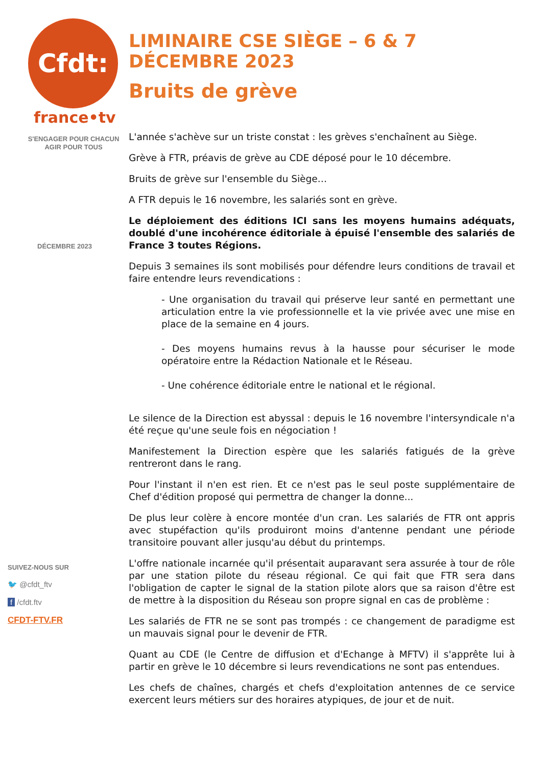Cfdt:
france•tv
S'ENGAGER POUR CHACUN
AGIR POUR TOUS
DÉCEMBRE 2023
SUIVEZ-NOUS SUR
🐦 @cfdt_ftv
f /cfdt.ftv
CFDT-FTV.FR
LIMINAIRE CSE SIÈGE – 6 & 7 DÉCEMBRE 2023
Bruits de grève
L'année s'achève sur un triste constat : les grèves s'enchaînent au Siège.
Grève à FTR, préavis de grève au CDE déposé pour le 10 décembre.
Bruits de grève sur l'ensemble du Siège…
A FTR depuis le 16 novembre, les salariés sont en grève.
Le déploiement des éditions ICI sans les moyens humains adéquats, doublé d'une incohérence éditoriale à épuisé l'ensemble des salariés de France 3 toutes Régions.
Depuis 3 semaines ils sont mobilisés pour défendre leurs conditions de travail et faire entendre leurs revendications :
- Une organisation du travail qui préserve leur santé en permettant une articulation entre la vie professionnelle et la vie privée avec une mise en place de la semaine en 4 jours.
- Des moyens humains revus à la hausse pour sécuriser le mode opératoire entre la Rédaction Nationale et le Réseau.
- Une cohérence éditoriale entre le national et le régional.
Le silence de la Direction est abyssal : depuis le 16 novembre l'intersyndicale n'a été reçue qu'une seule fois en négociation !
Manifestement la Direction espère que les salariés fatigués de la grève rentreront dans le rang.
Pour l'instant il n'en est rien. Et ce n'est pas le seul poste supplémentaire de Chef d'édition proposé qui permettra de changer la donne...
De plus leur colère à encore montée d'un cran. Les salariés de FTR ont appris avec stupéfaction qu'ils produiront moins d'antenne pendant une période transitoire pouvant aller jusqu'au début du printemps.
L'offre nationale incarnée qu'il présentait auparavant sera assurée à tour de rôle par une station pilote du réseau régional. Ce qui fait que FTR sera dans l'obligation de capter le signal de la station pilote alors que sa raison d'être est de mettre à la disposition du Réseau son propre signal en cas de problème :
Les salariés de FTR ne se sont pas trompés : ce changement de paradigme est un mauvais signal pour le devenir de FTR.
Quant au CDE (le Centre de diffusion et d'Echange à MFTV) il s'apprête lui à partir en grève le 10 décembre si leurs revendications ne sont pas entendues.
Les chefs de chaînes, chargés et chefs d'exploitation antennes de ce service exercent leurs métiers sur des horaires atypiques, de jour et de nuit.